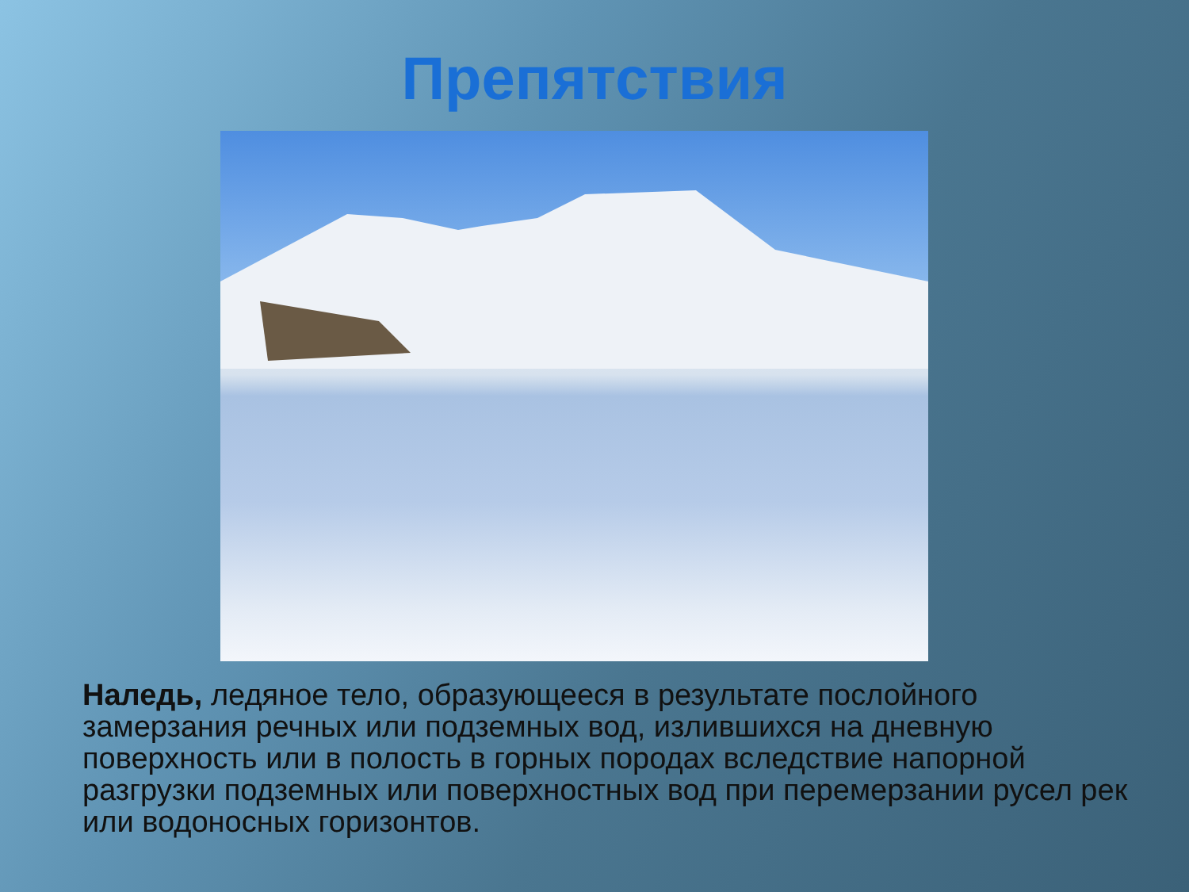Препятствия
Наледь, ледяное тело, образующееся в результате послойного замерзания речных или подземных вод, излившихся на дневную поверхность или в полость в горных породах вследствие напорной разгрузки подземных или поверхностных вод при перемерзании русел рек или водоносных горизонтов.